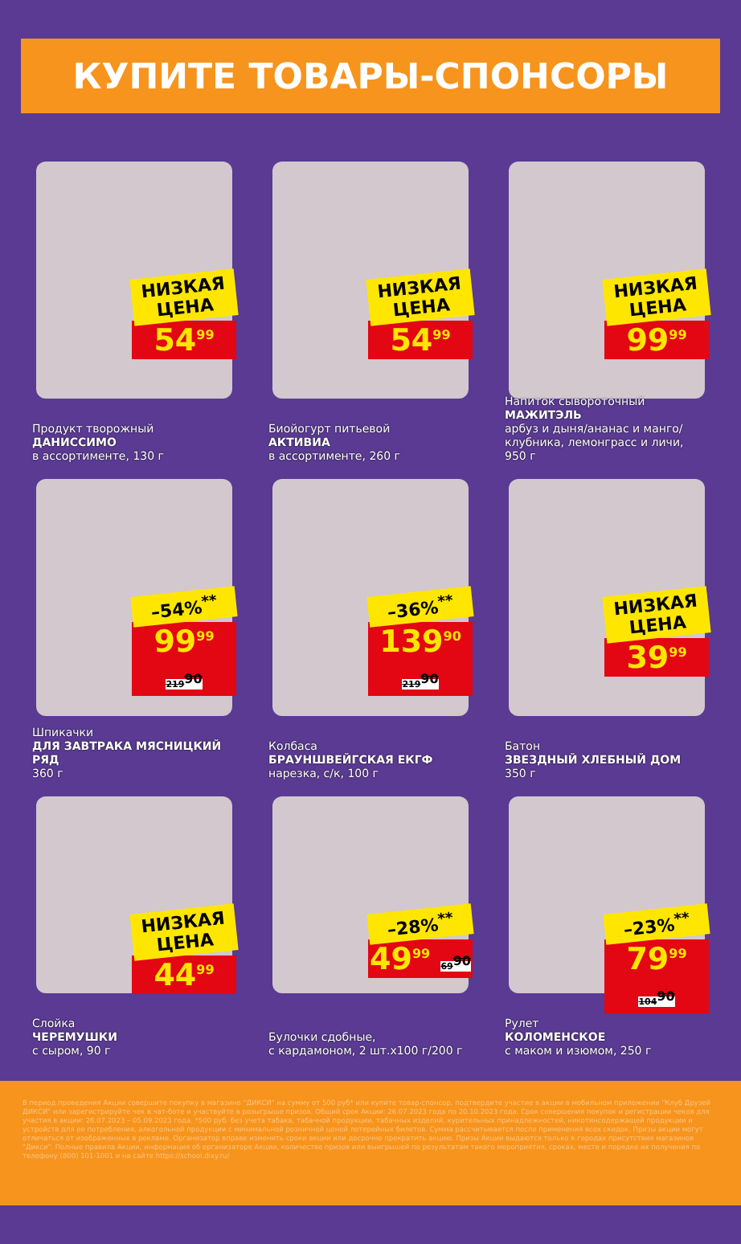КУПИТЕ ТОВАРЫ-СПОНСОРЫ
НИЗКАЯ ЦЕНА
54<sup>99</sup>
Продукт творожный
ДАНИССИМО
в ассортименте, 130 г
НИЗКАЯ ЦЕНА
54<sup>99</sup>
Биойогурт питьевой
АКТИВИА
в ассортименте, 260 г
НИЗКАЯ ЦЕНА
99<sup>99</sup>
Напиток сывороточный
МАЖИТЭЛЬ
арбуз и дыня/ананас и манго/ клубника, лемонграсс и личи,
950 г
–54%<sup>**</sup>
99<sup>99</sup> 219<sup>90</sup>
Шпикачки
ДЛЯ ЗАВТРАКА МЯСНИЦКИЙ РЯД
360 г
–36%<sup>**</sup>
139<sup>90</sup> 219<sup>90</sup>
Колбаса
БРАУНШВЕЙГСКАЯ ЕКГФ
нарезка, с/к, 100 г
НИЗКАЯ ЦЕНА
39<sup>99</sup>
Батон
ЗВЕЗДНЫЙ ХЛЕБНЫЙ ДОМ
350 г
НИЗКАЯ ЦЕНА
44<sup>99</sup>
Слойка
ЧЕРЕМУШКИ
с сыром, 90 г
–28%<sup>**</sup>
49<sup>99</sup> 69<sup>90</sup>
Булочки сдобные,
с кардамоном, 2 шт.х100 г/200 г
–23%<sup>**</sup>
79<sup>99</sup> 104<sup>90</sup>
Рулет
КОЛОМЕНСКОЕ
с маком и изюмом, 250 г
В период проведения Акции совершите покупку в магазине "ДИКСИ" на сумму от 500 руб* или купите товар-спонсор, подтвердите участие в акции в мобильном приложении "Клуб Друзей ДИКСИ" или зарегистрируйте чек в чат-боте и участвуйте в розыгрыше призов. Общий срок Акции: 26.07.2023 года по 20.10.2023 года. Срок совершения покупок и регистрации чеков для участия в акции: 26.07.2023 – 05.09.2023 года. *500 руб. без учета табака, табачной продукции, табачных изделий, курительных принадлежностей, никотинсодержащей продукции и устройств для ее потребления, алкогольной продукции с минимальной розничной ценой лотерейных билетов. Сумма рассчитывается после применения всех скидок. Призы акции могут отличаться от изображенных в рекламе. Организатор вправе изменить сроки акции или досрочно прекратить акцию. Призы Акции выдаются только в городах присутствия магазинов "Дикси". Полные правила Акции, информация об организаторе Акции, количестве призов или выигрышей по результатам такого мероприятия, сроках, месте и порядке их получения по телефону (800) 101-1001 и на сайте https://school.dixy.ru/